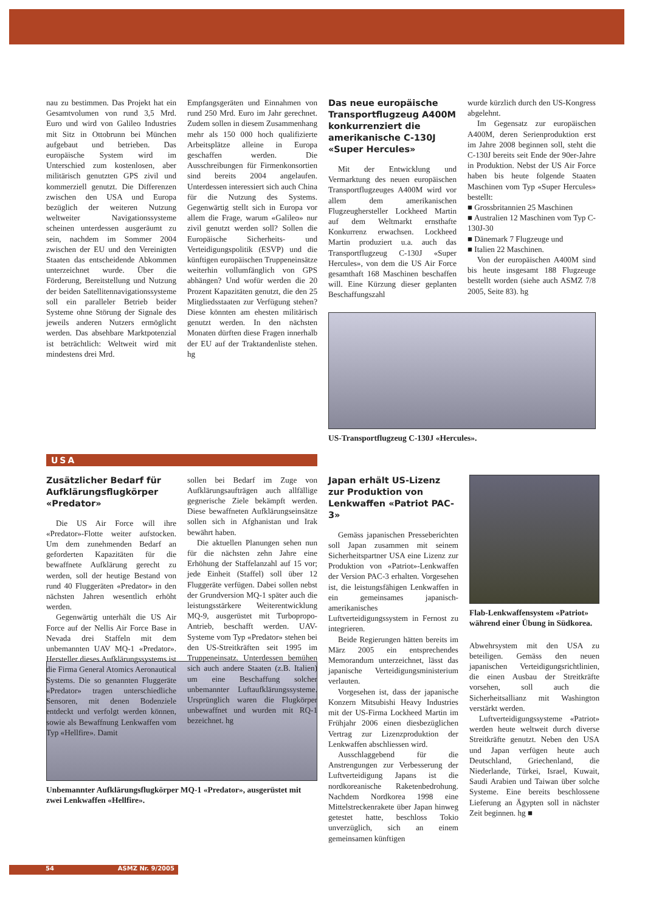nau zu bestimmen. Das Projekt hat ein Gesamtvolumen von rund 3,5 Mrd. Euro und wird von Galileo Industries mit Sitz in Ottobrunn bei München aufgebaut und betrieben. Das europäische System wird im Unterschied zum kostenlosen, aber militärisch genutzten GPS zivil und kommerziell genutzt. Die Differenzen zwischen den USA und Europa bezüglich der weiteren Nutzung weltweiter Navigationssysteme scheinen unterdessen ausgeräumt zu sein, nachdem im Sommer 2004 zwischen der EU und den Vereinigten Staaten das entscheidende Abkommen unterzeichnet wurde. Über die Förderung, Bereitstellung und Nutzung der beiden Satellitennavigationssysteme soll ein paralleler Betrieb beider Systeme ohne Störung der Signale des jeweils anderen Nutzers ermöglicht werden. Das absehbare Marktpotenzial ist beträchtlich: Weltweit wird mit mindestens drei Mrd.
Empfangsgeräten und Einnahmen von rund 250 Mrd. Euro im Jahr gerechnet. Zudem sollen in diesem Zusammenhang mehr als 150 000 hoch qualifizierte Arbeitsplätze alleine in Europa geschaffen werden. Die Ausschreibungen für Firmenkonsortien sind bereits 2004 angelaufen. Unterdessen interessiert sich auch China für die Nutzung des Systems. Gegenwärtig stellt sich in Europa vor allem die Frage, warum «Galileo» nur zivil genutzt werden soll? Sollen die Europäische Sicherheits- und Verteidigungspolitik (ESVP) und die künftigen europäischen Truppeneinsätze weiterhin vollumfänglich von GPS abhängen? Und wofür werden die 20 Prozent Kapazitäten genutzt, die den 25 Mitgliedsstaaten zur Verfügung stehen? Diese könnten am ehesten militärisch genutzt werden. In den nächsten Monaten dürften diese Fragen innerhalb der EU auf der Traktandenliste stehen. hg
Das neue europäische Transportflugzeug A400M konkurrenziert die amerikanische C-130J «Super Hercules»
Mit der Entwicklung und Vermarktung des neuen europäischen Transportflugzeuges A400M wird vor allem dem amerikanischen Flugzeughersteller Lockheed Martin auf dem Weltmarkt ernsthafte Konkurrenz erwachsen. Lockheed Martin produziert u.a. auch das Transportflugzeug C-130J «Super Hercules», von dem die US Air Force gesamthaft 168 Maschinen beschaffen will. Eine Kürzung dieser geplanten Beschaffungszahl
wurde kürzlich durch den US-Kongress abgelehnt.
Im Gegensatz zur europäischen A400M, deren Serienproduktion erst im Jahre 2008 beginnen soll, steht die C-130J bereits seit Ende der 90er-Jahre in Produktion. Nebst der US Air Force haben bis heute folgende Staaten Maschinen vom Typ «Super Hercules» bestellt:
■ Grossbritannien 25 Maschinen
■ Australien 12 Maschinen vom Typ C-130J-30
■ Dänemark 7 Flugzeuge und
■ Italien 22 Maschinen.
Von der europäischen A400M sind bis heute insgesamt 188 Flugzeuge bestellt worden (siehe auch ASMZ 7/8 2005, Seite 83). hg
US-Transportflugzeug C-130J «Hercules».
USA
Zusätzlicher Bedarf für Aufklärungsflugkörper «Predator»
Die US Air Force will ihre «Predator»-Flotte weiter aufstocken. Um dem zunehmenden Bedarf an geforderten Kapazitäten für die bewaffnete Aufklärung gerecht zu werden, soll der heutige Bestand von rund 40 Fluggeräten «Predator» in den nächsten Jahren wesentlich erhöht werden.
Gegenwärtig unterhält die US Air Force auf der Nellis Air Force Base in Nevada drei Staffeln mit dem unbemannten UAV MQ-1 «Predator». Hersteller dieses Aufklärungssystems ist die Firma General Atomics Aeronautical Systems. Die so genannten Fluggeräte «Predator» tragen unterschiedliche Sensoren, mit denen Bodenziele entdeckt und verfolgt werden können, sowie als Bewaffnung Lenkwaffen vom Typ «Hellfire». Damit
sollen bei Bedarf im Zuge von Aufklärungsaufträgen auch allfällige gegnerische Ziele bekämpft werden. Diese bewaffneten Aufklärungseinsätze sollen sich in Afghanistan und Irak bewährt haben.
Die aktuellen Planungen sehen nun für die nächsten zehn Jahre eine Erhöhung der Staffelanzahl auf 15 vor; jede Einheit (Staffel) soll über 12 Fluggeräte verfügen. Dabei sollen nebst der Grundversion MQ-1 später auch die leistungsstärkere Weiterentwicklung MQ-9, ausgerüstet mit Turbopropo-Antrieb, beschafft werden. UAV-Systeme vom Typ «Predator» stehen bei den US-Streitkräften seit 1995 im Truppeneinsatz. Unterdessen bemühen sich auch andere Staaten (z.B. Italien) um eine Beschaffung solcher unbemannter Luftaufklärungssysteme. Ursprünglich waren die Flugkörper unbewaffnet und wurden mit RQ-1 bezeichnet. hg
Japan erhält US-Lizenz zur Produktion von Lenkwaffen «Patriot PAC-3»
Gemäss japanischen Pressebe­richten soll Japan zusammen mit seinem Sicherheitspartner USA eine Lizenz zur Produktion von «Patriot»-Lenkwaffen der Version PAC-3 erhalten. Vorgesehen ist, die leistungsfähigen Lenkwaffen in ein gemeinsames japanisch-amerikanisches Luftverteidigungssystem in Fernost zu integrieren.
Beide Regierungen hätten bereits im März 2005 ein entsprechendes Memorandum unterzeichnet, lässt das japanische Verteidigungsministerium verlauten.
Vorgesehen ist, dass der japanische Konzern Mitsubishi Heavy Industries mit der US-Firma Lockheed Martin im Frühjahr 2006 einen diesbezüglichen Vertrag zur Lizenzproduktion der Lenkwaffen abschliessen wird.
Ausschlaggebend für die Anstrengungen zur Verbesserung der Luftverteidigung Japans ist die nordkoreanische Raketenbedrohung. Nachdem Nordkorea 1998 eine Mittelstreckenrakete über Japan hinweg getestet hatte, beschloss Tokio unverzüglich, sich an einem gemeinsamen künftigen
Flab-Lenkwaffensystem «Patriot» während einer Übung in Südkorea.
Abwehrsystem mit den USA zu beteiligen. Gemäss den neuen japanischen Verteidigungsrichtlinien, die einen Ausbau der Streitkräfte vorsehen, soll auch die Sicherheitsallianz mit Washington verstärkt werden.
Luftverteidigungssysteme «Patriot» werden heute weltweit durch diverse Streitkräfte genutzt. Neben den USA und Japan verfügen heute auch Deutschland, Griechenland, die Niederlande, Türkei, Israel, Kuwait, Saudi Arabien und Taiwan über solche Systeme. Eine bereits beschlossene Lieferung an Ägypten soll in nächster Zeit beginnen. hg ■
Unbemannter Aufklärungsflugkörper MQ-1 «Predator», ausgerüstet mit zwei Lenkwaffen «Hellfire».
54 ASMZ Nr. 9/2005